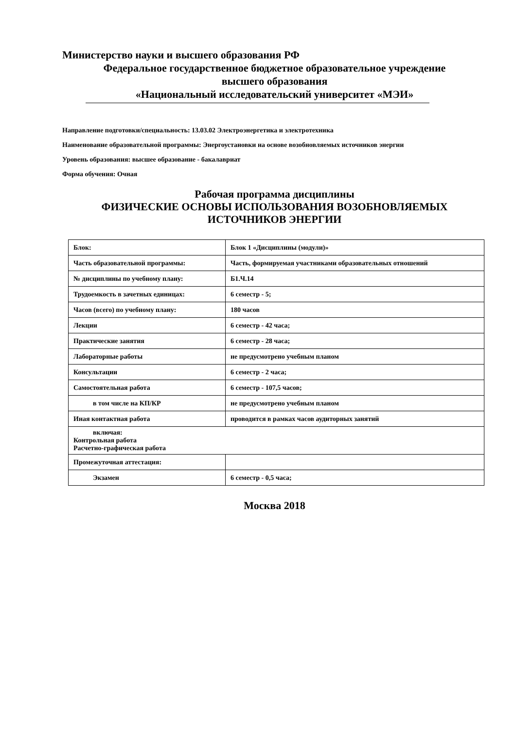Министерство науки и высшего образования РФ
Федеральное государственное бюджетное образовательное учреждение
высшего образования
«Национальный исследовательский университет «МЭИ»
Направление подготовки/специальность: 13.03.02 Электроэнергетика и электротехника
Наименование образовательной программы: Энергоустановки на основе возобновляемых источников энергии
Уровень образования: высшее образование - бакалавриат
Форма обучения: Очная
Рабочая программа дисциплины
ФИЗИЧЕСКИЕ ОСНОВЫ ИСПОЛЬЗОВАНИЯ ВОЗОБНОВЛЯЕМЫХ
ИСТОЧНИКОВ ЭНЕРГИИ
| Блок: | Блок 1 «Дисциплины (модули)» |
| Часть образовательной программы: | Часть, формируемая участниками образовательных отношений |
| № дисциплины по учебному плану: | Б1.Ч.14 |
| Трудоемкость в зачетных единицах: | 6 семестр - 5; |
| Часов (всего) по учебному плану: | 180 часов |
| Лекции | 6 семестр - 42 часа; |
| Практические занятия | 6 семестр - 28 часа; |
| Лабораторные работы | не предусмотрено учебным планом |
| Консультации | 6 семестр - 2 часа; |
| Самостоятельная работа | 6 семестр - 107,5 часов; |
| в том числе на КП/КР | не предусмотрено учебным планом |
| Иная контактная работа | проводится в рамках часов аудиторных занятий |
| включая: Контрольная работа Расчетно-графическая работа | |
| Промежуточная аттестация: | |
| Экзамен | 6 семестр - 0,5 часа; |
Москва 2018